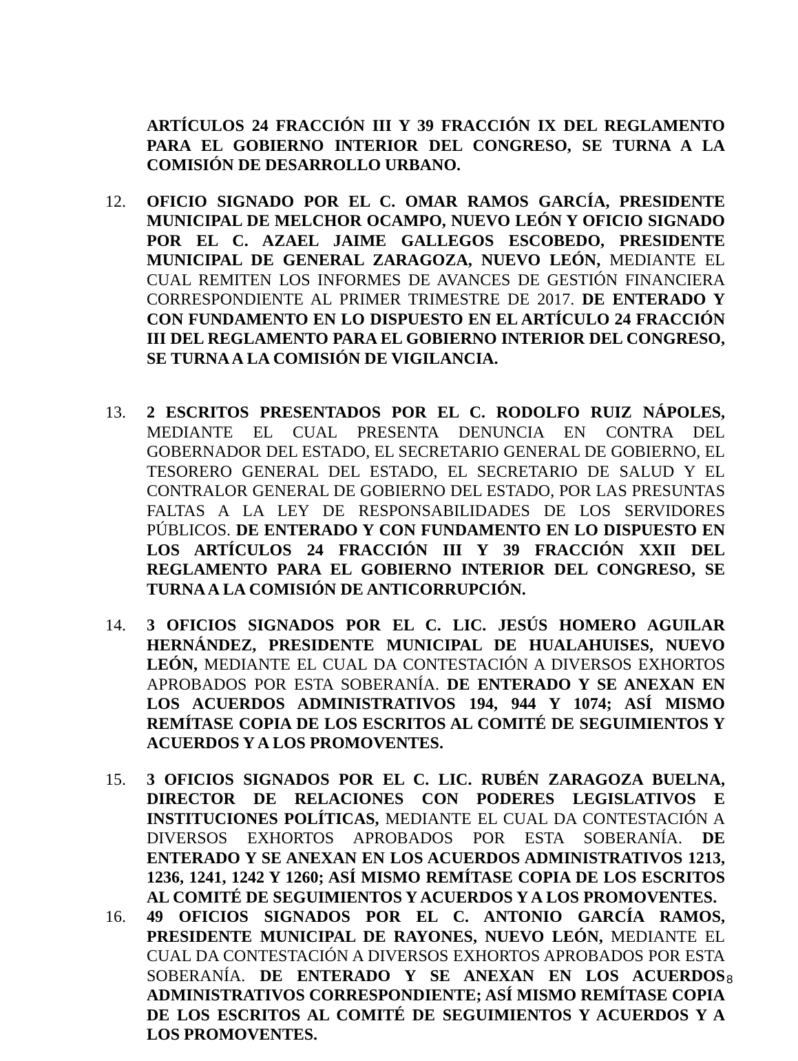ARTÍCULOS 24 FRACCIÓN III Y 39 FRACCIÓN IX DEL REGLAMENTO PARA EL GOBIERNO INTERIOR DEL CONGRESO, SE TURNA A LA COMISIÓN DE DESARROLLO URBANO.
12. OFICIO SIGNADO POR EL C. OMAR RAMOS GARCÍA, PRESIDENTE MUNICIPAL DE MELCHOR OCAMPO, NUEVO LEÓN Y OFICIO SIGNADO POR EL C. AZAEL JAIME GALLEGOS ESCOBEDO, PRESIDENTE MUNICIPAL DE GENERAL ZARAGOZA, NUEVO LEÓN, MEDIANTE EL CUAL REMITEN LOS INFORMES DE AVANCES DE GESTIÓN FINANCIERA CORRESPONDIENTE AL PRIMER TRIMESTRE DE 2017. DE ENTERADO Y CON FUNDAMENTO EN LO DISPUESTO EN EL ARTÍCULO 24 FRACCIÓN III DEL REGLAMENTO PARA EL GOBIERNO INTERIOR DEL CONGRESO, SE TURNA A LA COMISIÓN DE VIGILANCIA.
13. 2 ESCRITOS PRESENTADOS POR EL C. RODOLFO RUIZ NÁPOLES, MEDIANTE EL CUAL PRESENTA DENUNCIA EN CONTRA DEL GOBERNADOR DEL ESTADO, EL SECRETARIO GENERAL DE GOBIERNO, EL TESORERO GENERAL DEL ESTADO, EL SECRETARIO DE SALUD Y EL CONTRALOR GENERAL DE GOBIERNO DEL ESTADO, POR LAS PRESUNTAS FALTAS A LA LEY DE RESPONSABILIDADES DE LOS SERVIDORES PÚBLICOS. DE ENTERADO Y CON FUNDAMENTO EN LO DISPUESTO EN LOS ARTÍCULOS 24 FRACCIÓN III Y 39 FRACCIÓN XXII DEL REGLAMENTO PARA EL GOBIERNO INTERIOR DEL CONGRESO, SE TURNA A LA COMISIÓN DE ANTICORRUPCIÓN.
14. 3 OFICIOS SIGNADOS POR EL C. LIC. JESÚS HOMERO AGUILAR HERNÁNDEZ, PRESIDENTE MUNICIPAL DE HUALAHUISES, NUEVO LEÓN, MEDIANTE EL CUAL DA CONTESTACIÓN A DIVERSOS EXHORTOS APROBADOS POR ESTA SOBERANÍA. DE ENTERADO Y SE ANEXAN EN LOS ACUERDOS ADMINISTRATIVOS 194, 944 Y 1074; ASÍ MISMO REMÍTASE COPIA DE LOS ESCRITOS AL COMITÉ DE SEGUIMIENTOS Y ACUERDOS Y A LOS PROMOVENTES.
15. 3 OFICIOS SIGNADOS POR EL C. LIC. RUBÉN ZARAGOZA BUELNA, DIRECTOR DE RELACIONES CON PODERES LEGISLATIVOS E INSTITUCIONES POLÍTICAS, MEDIANTE EL CUAL DA CONTESTACIÓN A DIVERSOS EXHORTOS APROBADOS POR ESTA SOBERANÍA. DE ENTERADO Y SE ANEXAN EN LOS ACUERDOS ADMINISTRATIVOS 1213, 1236, 1241, 1242 Y 1260; ASÍ MISMO REMÍTASE COPIA DE LOS ESCRITOS AL COMITÉ DE SEGUIMIENTOS Y ACUERDOS Y A LOS PROMOVENTES.
16. 49 OFICIOS SIGNADOS POR EL C. ANTONIO GARCÍA RAMOS, PRESIDENTE MUNICIPAL DE RAYONES, NUEVO LEÓN, MEDIANTE EL CUAL DA CONTESTACIÓN A DIVERSOS EXHORTOS APROBADOS POR ESTA SOBERANÍA. DE ENTERADO Y SE ANEXAN EN LOS ACUERDOS ADMINISTRATIVOS CORRESPONDIENTE; ASÍ MISMO REMÍTASE COPIA DE LOS ESCRITOS AL COMITÉ DE SEGUIMIENTOS Y ACUERDOS Y A LOS PROMOVENTES.
8